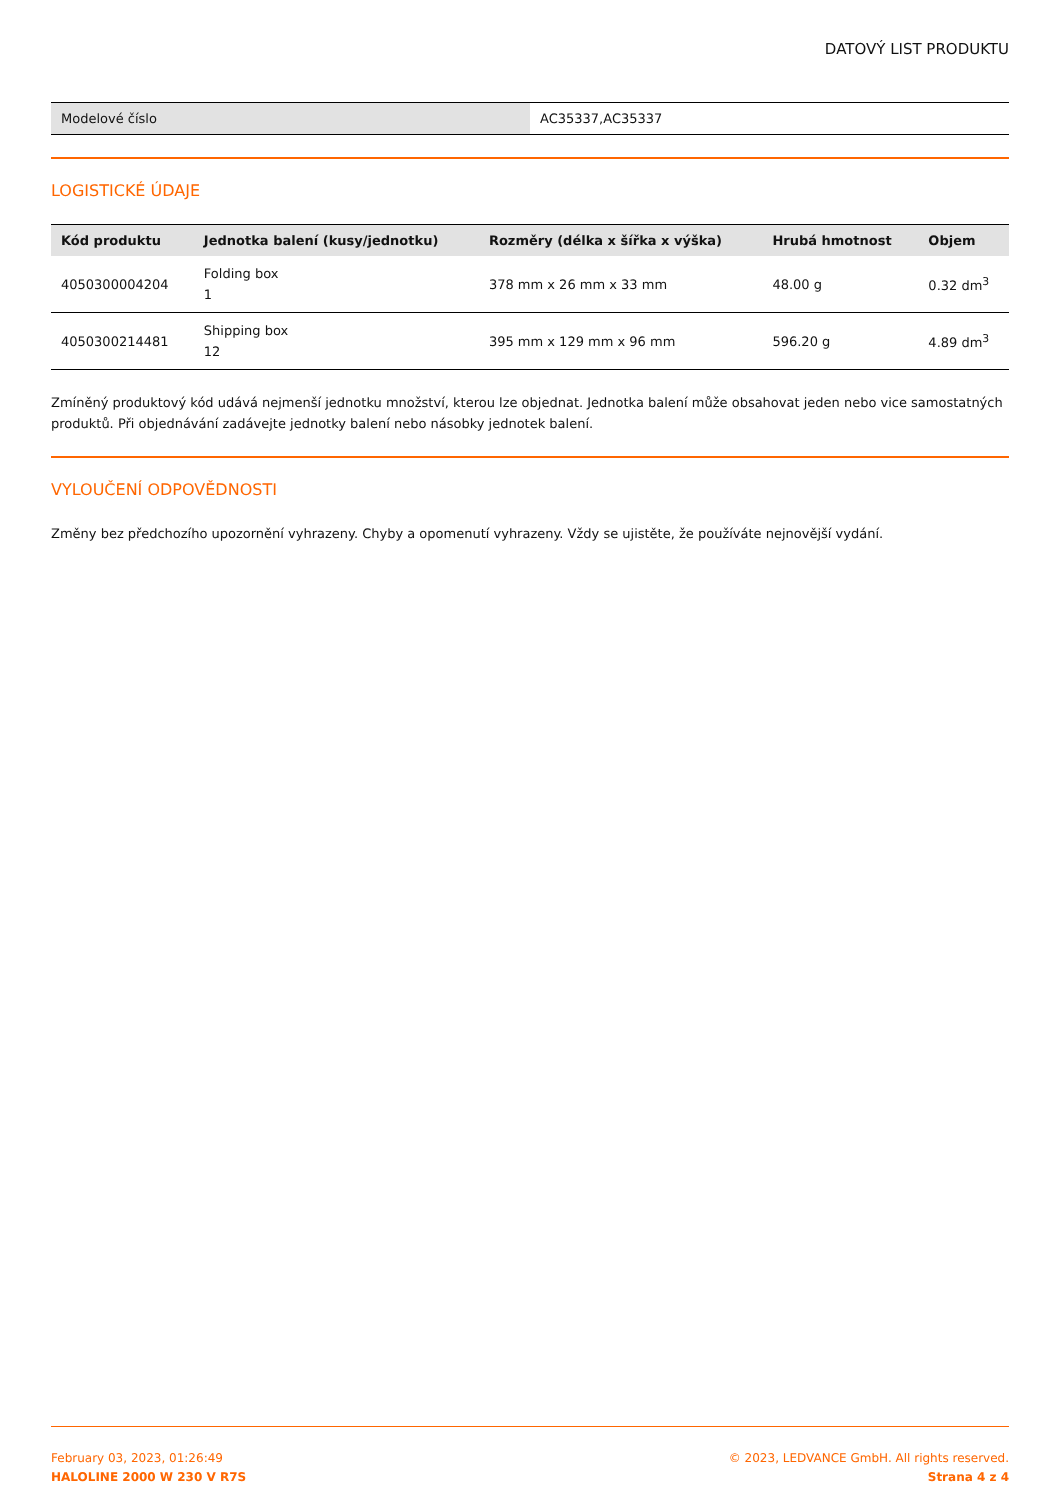DATOVÝ LIST PRODUKTU
| Modelové číslo | AC35337,AC35337 |
LOGISTICKÉ ÚDAJE
| Kód produktu | Jednotka balení (kusy/jednotku) | Rozměry (délka x šířka x výška) | Hrubá hmotnost | Objem |
| --- | --- | --- | --- | --- |
| 4050300004204 | Folding box 1 | 378 mm x 26 mm x 33 mm | 48.00 g | 0.32 dm<sup>3</sup> |
| 4050300214481 | Shipping box 12 | 395 mm x 129 mm x 96 mm | 596.20 g | 4.89 dm<sup>3</sup> |
Zmíněný produktový kód udává nejmenší jednotku množství, kterou lze objednat. Jednotka balení může obsahovat jeden nebo vice samostatných produktů. Při objednávání zadávejte jednotky balení nebo násobky jednotek balení.
VYLOUČENÍ ODPOVĚDNOSTI
Změny bez předchozího upozornění vyhrazeny. Chyby a opomenutí vyhrazeny. Vždy se ujistěte, že používáte nejnovější vydání.
February 03, 2023, 01:26:49
HALOLINE 2000 W 230 V R7S
© 2023, LEDVANCE GmbH. All rights reserved.
Strana 4 z 4